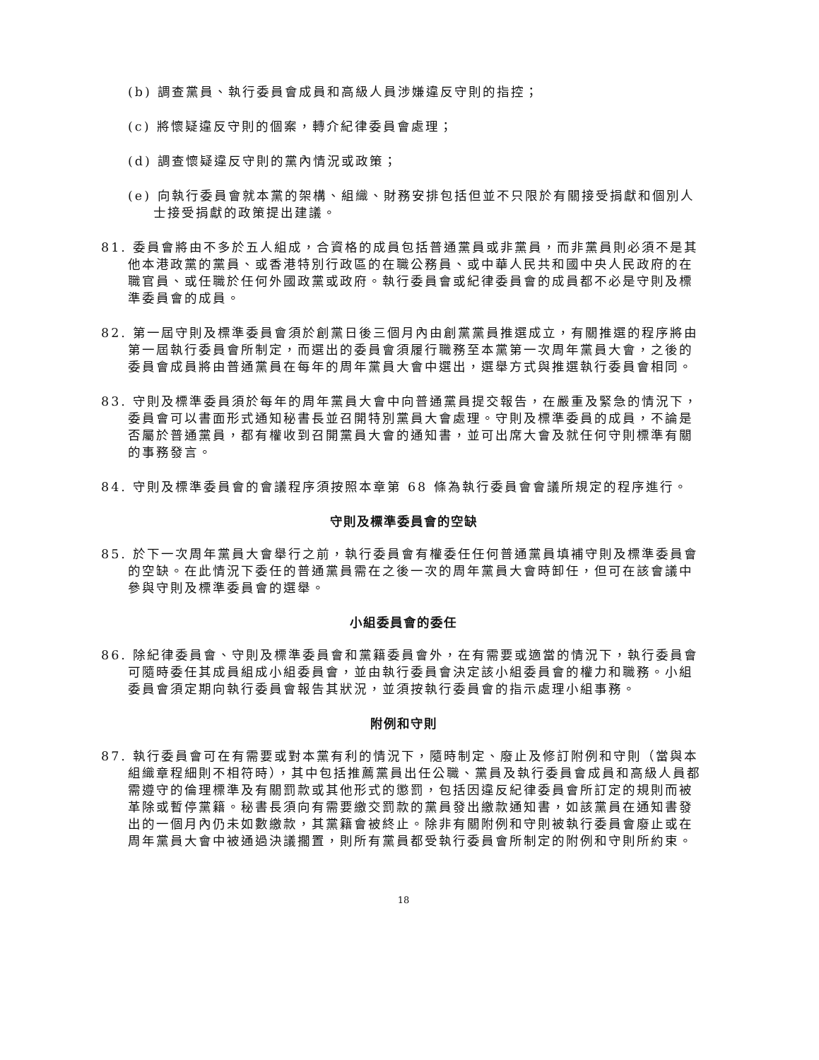(b) 調查黨員、執行委員會成員和高級人員涉嫌違反守則的指控；
(c) 將懷疑違反守則的個案，轉介紀律委員會處理；
(d) 調查懷疑違反守則的黨內情況或政策；
(e) 向執行委員會就本黨的架構、組織、財務安排包括但並不只限於有關接受捐獻和個別人士接受捐獻的政策提出建議。
81. 委員會將由不多於五人組成，合資格的成員包括普通黨員或非黨員，而非黨員則必須不是其他本港政黨的黨員、或香港特別行政區的在職公務員、或中華人民共和國中央人民政府的在職官員、或任職於任何外國政黨或政府。執行委員會或紀律委員會的成員都不必是守則及標準委員會的成員。
82. 第一屆守則及標準委員會須於創黨日後三個月內由創黨黨員推選成立，有關推選的程序將由第一屆執行委員會所制定，而選出的委員會須履行職務至本黨第一次周年黨員大會，之後的委員會成員將由普通黨員在每年的周年黨員大會中選出，選舉方式與推選執行委員會相同。
83. 守則及標準委員須於每年的周年黨員大會中向普通黨員提交報告，在嚴重及緊急的情況下，委員會可以書面形式通知秘書長並召開特別黨員大會處理。守則及標準委員的成員，不論是否屬於普通黨員，都有權收到召開黨員大會的通知書，並可出席大會及就任何守則標準有關的事務發言。
84. 守則及標準委員會的會議程序須按照本章第 68 條為執行委員會會議所規定的程序進行。
守則及標準委員會的空缺
85. 於下一次周年黨員大會舉行之前，執行委員會有權委任任何普通黨員填補守則及標準委員會的空缺。在此情況下委任的普通黨員需在之後一次的周年黨員大會時卸任，但可在該會議中參與守則及標準委員會的選舉。
小組委員會的委任
86. 除紀律委員會、守則及標準委員會和黨籍委員會外，在有需要或適當的情況下，執行委員會可隨時委任其成員組成小組委員會，並由執行委員會決定該小組委員會的權力和職務。小組委員會須定期向執行委員會報告其狀況，並須按執行委員會的指示處理小組事務。
附例和守則
87. 執行委員會可在有需要或對本黨有利的情況下，隨時制定、廢止及修訂附例和守則（當與本組織章程細則不相符時），其中包括推薦黨員出任公職、黨員及執行委員會成員和高級人員都需遵守的倫理標準及有關罰款或其他形式的懲罰，包括因違反紀律委員會所訂定的規則而被革除或暫停黨籍。秘書長須向有需要繳交罰款的黨員發出繳款通知書，如該黨員在通知書發出的一個月內仍未如數繳款，其黨籍會被終止。除非有關附例和守則被執行委員會廢止或在周年黨員大會中被通過決議擱置，則所有黨員都受執行委員會所制定的附例和守則所約束。
18